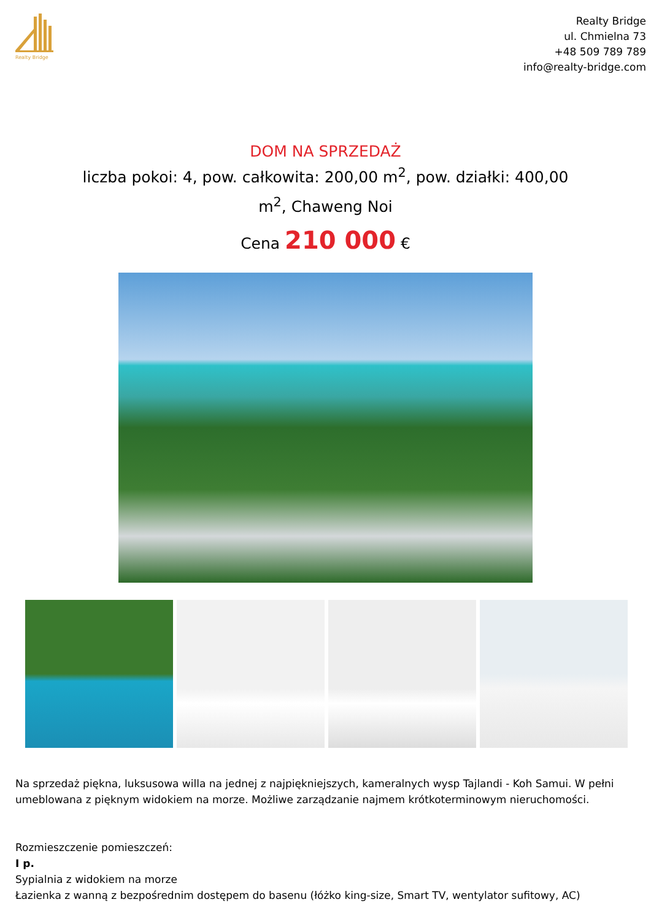Realty Bridge
Realty Bridge
ul. Chmielna 73
+48 509 789 789
info@realty-bridge.com
DOM NA SPRZEDAŻ
liczba pokoi: 4, pow. całkowita: 200,00 m<sup>2</sup>, pow. działki: 400,00 m<sup>2</sup>, Chaweng Noi
Cena 210 000 €
Na sprzedaż piękna, luksusowa willa na jednej z najpiękniejszych, kameralnych wysp Tajlandi - Koh Samui. W pełni umeblowana z pięknym widokiem na morze. Możliwe zarządzanie najmem krótkoterminowym nieruchomości.
Rozmieszczenie pomieszczeń:
I p.
Sypialnia z widokiem na morze
Łazienka z wanną z bezpośrednim dostępem do basenu (łóżko king-size, Smart TV, wentylator sufitowy, AC)